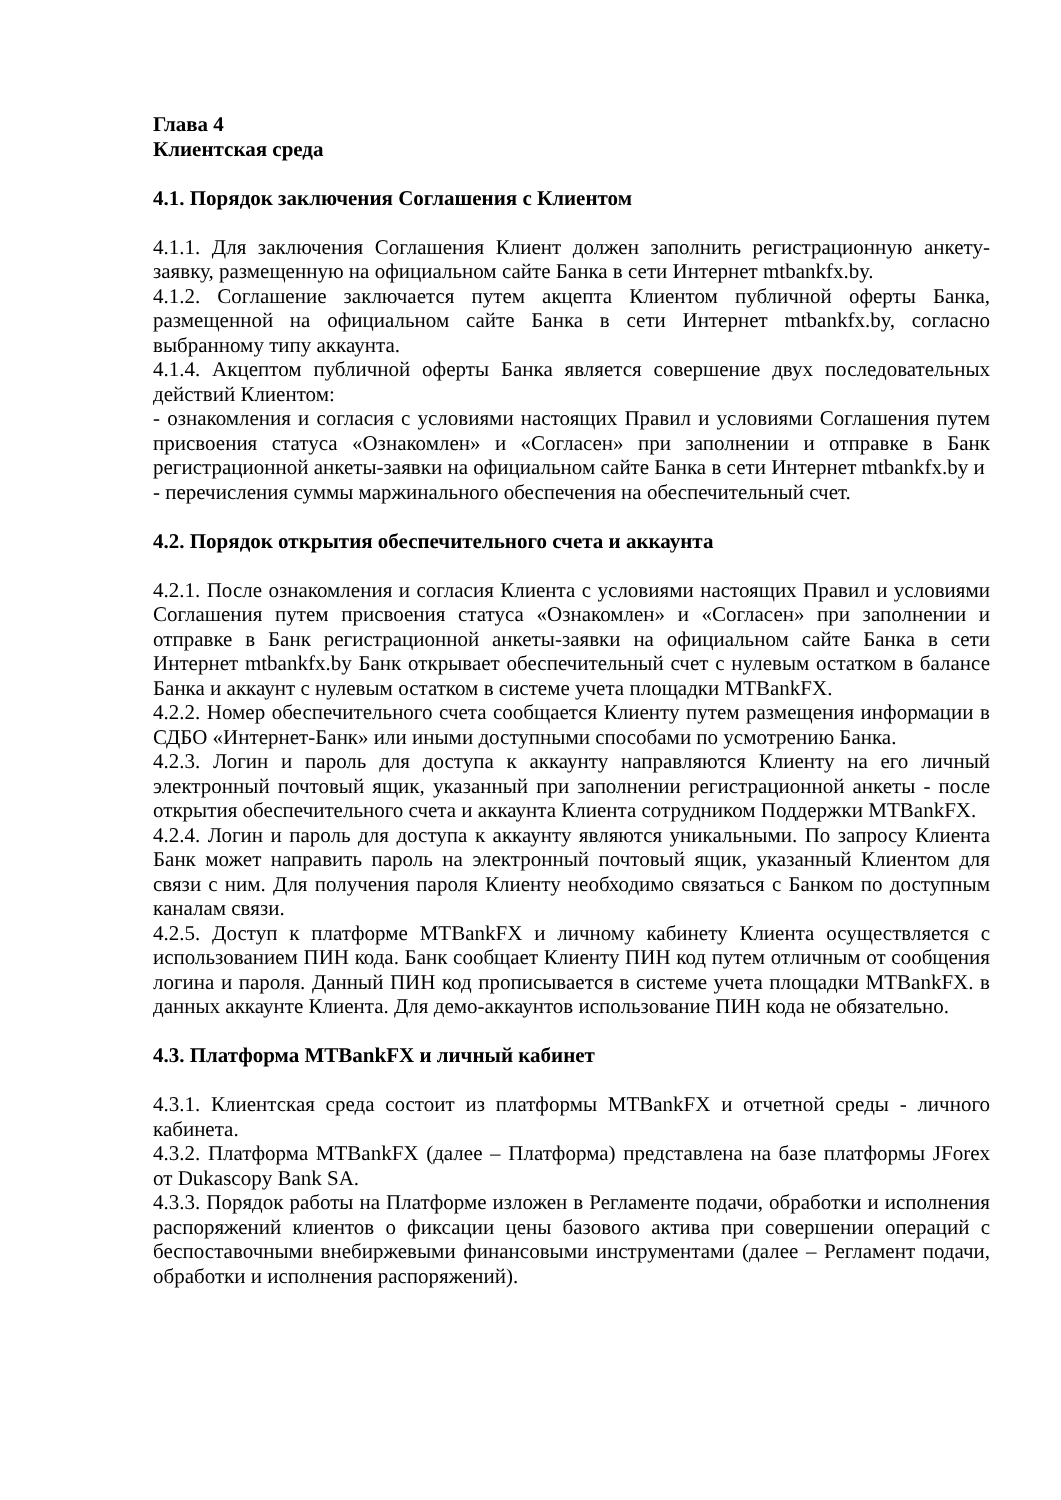Глава 4
Клиентская среда
4.1. Порядок заключения Соглашения с Клиентом
4.1.1. Для заключения Соглашения Клиент должен заполнить регистрационную анкету-заявку, размещенную на официальном сайте Банка в сети Интернет mtbankfx.by.
4.1.2. Соглашение заключается путем акцепта Клиентом публичной оферты Банка, размещенной на официальном сайте Банка в сети Интернет mtbankfx.by, согласно выбранному типу аккаунта.
4.1.4. Акцептом публичной оферты Банка является совершение двух последовательных действий Клиентом:
- ознакомления и согласия с условиями настоящих Правил и условиями Соглашения путем присвоения статуса «Ознакомлен» и «Согласен» при заполнении и отправке в Банк регистрационной анкеты-заявки на официальном сайте Банка в сети Интернет mtbankfx.by и
- перечисления суммы маржинального обеспечения на обеспечительный счет.
4.2. Порядок открытия обеспечительного счета и аккаунта
4.2.1. После ознакомления и согласия Клиента с условиями настоящих Правил и условиями Соглашения путем присвоения статуса «Ознакомлен» и «Согласен» при заполнении и отправке в Банк регистрационной анкеты-заявки на официальном сайте Банка в сети Интернет mtbankfx.by Банк открывает обеспечительный счет с нулевым остатком в балансе Банка и аккаунт с нулевым остатком в системе учета площадки MTBankFX.
4.2.2. Номер обеспечительного счета сообщается Клиенту путем размещения информации в СДБО «Интернет-Банк» или иными доступными способами по усмотрению Банка.
4.2.3. Логин и пароль для доступа к аккаунту направляются Клиенту на его личный электронный почтовый ящик, указанный при заполнении регистрационной анкеты - после открытия обеспечительного счета и аккаунта Клиента сотрудником Поддержки MTBankFX.
4.2.4. Логин и пароль для доступа к аккаунту являются уникальными. По запросу Клиента Банк может направить пароль на электронный почтовый ящик, указанный Клиентом для связи с ним. Для получения пароля Клиенту необходимо связаться с Банком по доступным каналам связи.
4.2.5. Доступ к платформе MTBankFX и личному кабинету Клиента осуществляется с использованием ПИН кода. Банк сообщает Клиенту ПИН код путем отличным от сообщения логина и пароля. Данный ПИН код прописывается в системе учета площадки MTBankFX. в данных аккаунте Клиента. Для демо-аккаунтов использование ПИН кода не обязательно.
4.3. Платформа MTBankFX и личный кабинет
4.3.1. Клиентская среда состоит из платформы MTBankFX и отчетной среды - личного кабинета.
4.3.2. Платформа MTBankFX (далее – Платформа) представлена на базе платформы JForex от Dukascopy Bank SA.
4.3.3. Порядок работы на Платформе изложен в Регламенте подачи, обработки и исполнения распоряжений клиентов о фиксации цены базового актива при совершении операций с беспоставочными внебиржевыми финансовыми инструментами (далее – Регламент подачи, обработки и исполнения распоряжений).